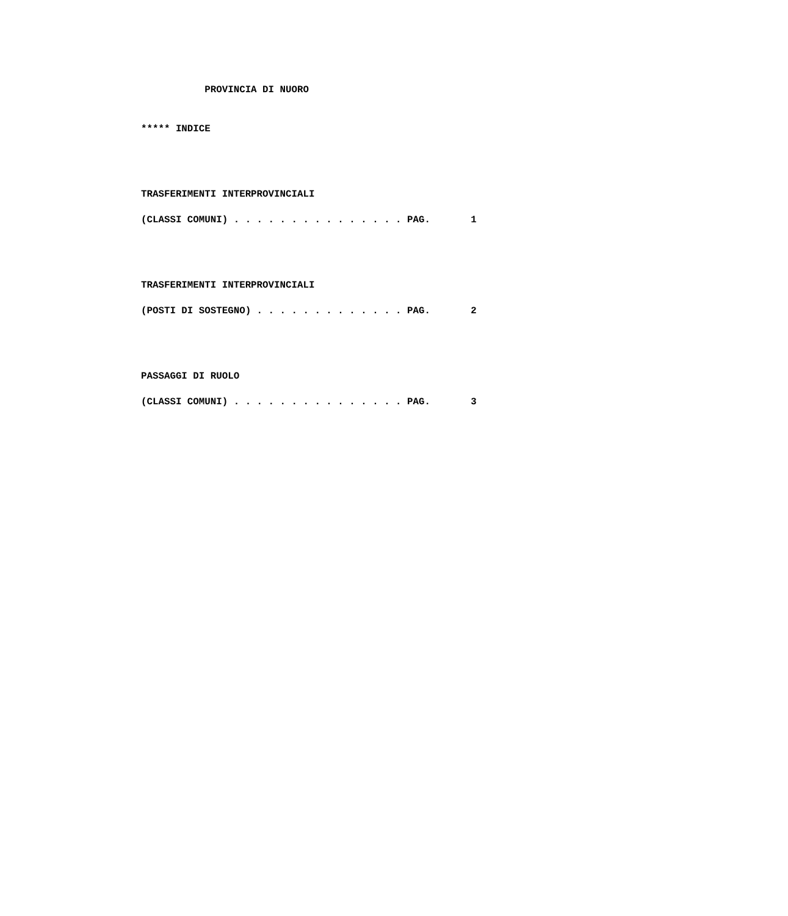PROVINCIA DI NUORO
***** INDICE
TRASFERIMENTI INTERPROVINCIALI
(CLASSI COMUNI) . . . . . . . . . . . . . . . PAG. 1
TRASFERIMENTI INTERPROVINCIALI
(POSTI DI SOSTEGNO) . . . . . . . . . . . . . PAG. 2
PASSAGGI DI RUOLO
(CLASSI COMUNI) . . . . . . . . . . . . . . . PAG. 3